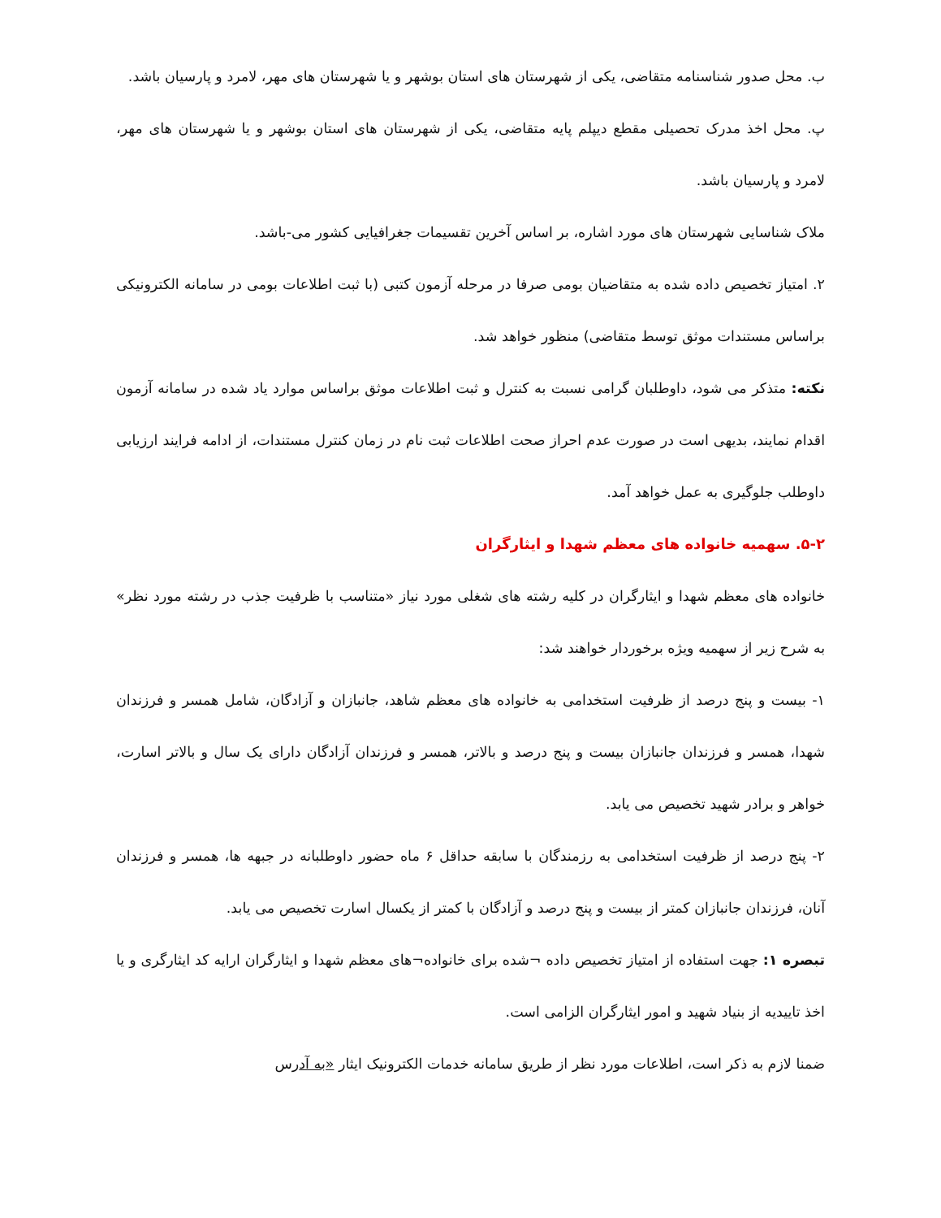ب. محل صدور شناسنامه متقاضی، یکی از شهرستان های استان بوشهر و یا شهرستان های مهر، لامرد و پارسیان باشد.
پ. محل اخذ مدرک تحصیلی مقطع دیپلم پایه متقاضی، یکی از شهرستان های استان بوشهر و یا شهرستان های مهر، لامرد و پارسیان باشد.
ملاک شناسایی شهرستان های مورد اشاره، بر اساس آخرین تقسیمات جغرافیایی کشور می-باشد.
۲. امتیاز تخصیص داده شده به متقاضیان بومی صرفا در مرحله آزمون کتبی (با ثبت اطلاعات بومی در سامانه الکترونیکی براساس مستندات موثق توسط متقاضی) منظور خواهد شد.
نکته: متذکر می شود، داوطلبان گرامی نسبت به کنترل و ثبت اطلاعات موثق براساس موارد یاد شده در سامانه آزمون اقدام نمایند، بدیهی است در صورت عدم احراز صحت اطلاعات ثبت نام در زمان کنترل مستندات، از ادامه فرایند ارزیابی داوطلب جلوگیری به عمل خواهد آمد.
۵-۲. سهمیه خانواده های معظم شهدا و ایثارگران
خانواده های معظم شهدا و ایثارگران در کلیه رشته های شغلی مورد نیاز «متناسب با ظرفیت جذب در رشته مورد نظر» به شرح زیر از سهمیه ویژه برخوردار خواهند شد:
۱- بیست و پنج درصد از ظرفیت استخدامی به خانواده های معظم شاهد، جانبازان و آزادگان، شامل همسر و فرزندان شهدا، همسر و فرزندان جانبازان بیست و پنج درصد و بالاتر، همسر و فرزندان آزادگان دارای یک سال و بالاتر اسارت، خواهر و برادر شهید تخصیص می یابد.
۲- پنج درصد از ظرفیت استخدامی به رزمندگان با سابقه حداقل ۶ ماه حضور داوطلبانه در جبهه ها، همسر و فرزندان آنان، فرزندان جانبازان کمتر از بیست و پنج درصد و آزادگان با کمتر از یکسال اسارت تخصیص می یابد.
تبصره ۱: جهت استفاده از امتیاز تخصیص داده ¬شده برای خانواده¬های معظم شهدا و ایثارگران ارایه کد ایثارگری و یا اخذ تاییدیه از بنیاد شهید و امور ایثارگران الزامی است.
ضمنا لازم به ذکر است، اطلاعات مورد نظر از طریق سامانه خدمات الکترونیک ایثار «به آدرس